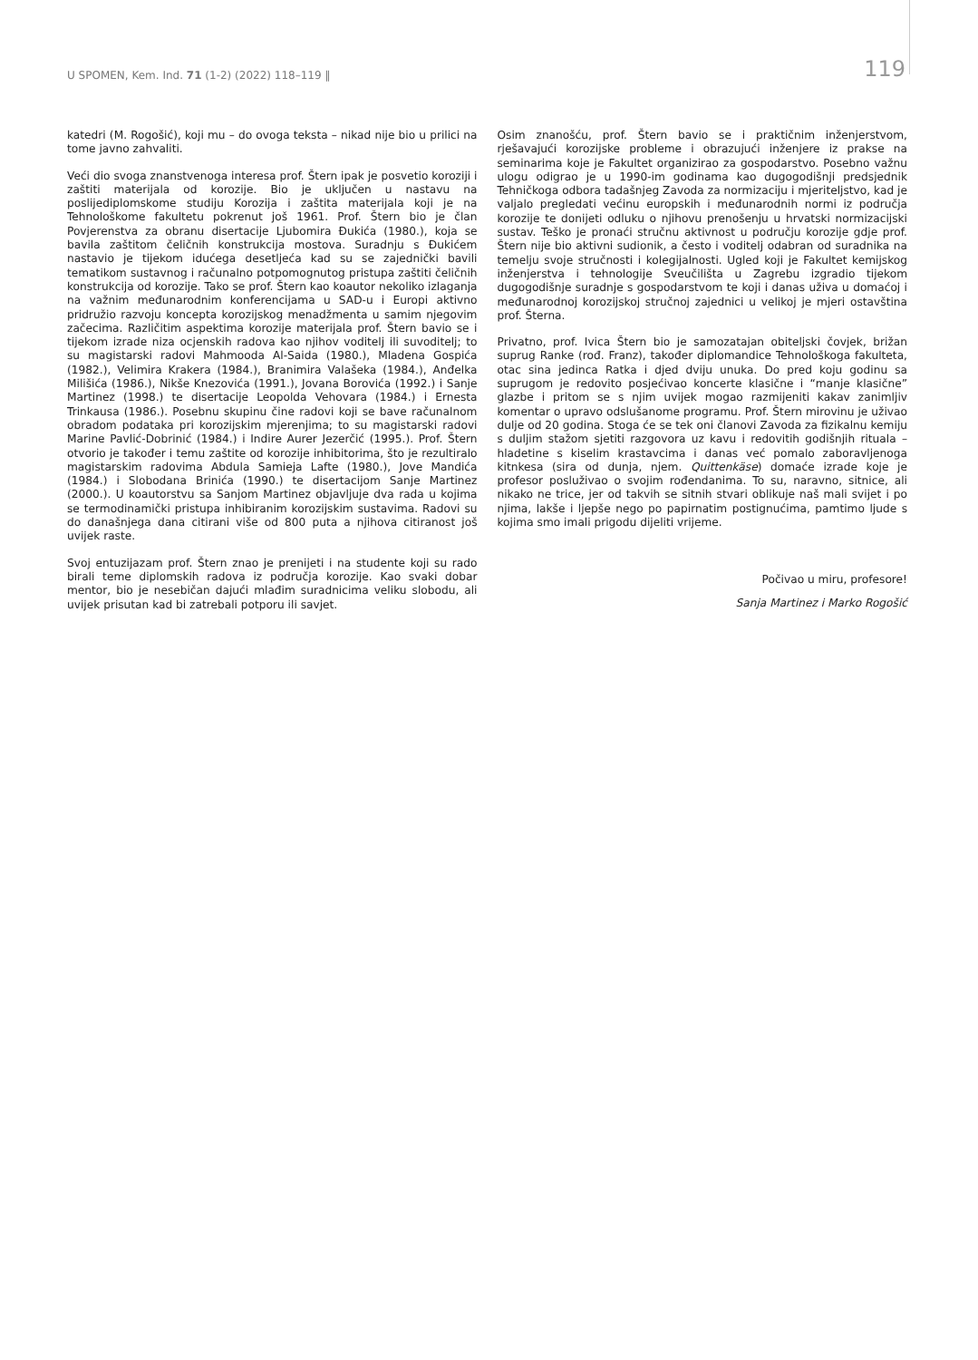U SPOMEN, Kem. Ind. 71 (1-2) (2022) 118–119 ‖ 119
katedri (M. Rogošić), koji mu – do ovoga teksta – nikad nije bio u prilici na tome javno zahvaliti.
Veći dio svoga znanstvenoga interesa prof. Štern ipak je posvetio koroziji i zaštiti materijala od korozije. Bio je uključen u nastavu na poslijediplomskome studiju Korozija i zaštita materijala koji je na Tehnološkome fakultetu pokrenut još 1961. Prof. Štern bio je član Povjerenstva za obranu disertacije Ljubomira Đukića (1980.), koja se bavila zaštitom čeličnih konstrukcija mostova. Suradnju s Đukićem nastavio je tijekom idućega desetljeća kad su se zajednički bavili tematikom sustavnog i računalno potpomognutog pristupa zaštiti čeličnih konstrukcija od korozije. Tako se prof. Štern kao koautor nekoliko izlaganja na važnim međunarodnim konferencijama u SAD-u i Europi aktivno pridružio razvoju koncepta korozijskog menadžmenta u samim njegovim začecima. Različitim aspektima korozije materijala prof. Štern bavio se i tijekom izrade niza ocjenskih radova kao njihov voditelj ili suvoditelj; to su magistarski radovi Mahmooda Al-Saida (1980.), Mladena Gospića (1982.), Velimira Krakera (1984.), Branimira Valašeka (1984.), Anđelka Milišića (1986.), Nikše Knezovića (1991.), Jovana Borovića (1992.) i Sanje Martinez (1998.) te disertacije Leopolda Vehovara (1984.) i Ernesta Trinkausa (1986.). Posebnu skupinu čine radovi koji se bave računalnom obradom podataka pri korozijskim mjerenjima; to su magistarski radovi Marine Pavlić-Dobrinić (1984.) i Indire Aurer Jezerčić (1995.). Prof. Štern otvorio je također i temu zaštite od korozije inhibitorima, što je rezultiralo magistarskim radovima Abdula Samieja Lafte (1980.), Jove Mandića (1984.) i Slobodana Brinića (1990.) te disertacijom Sanje Martinez (2000.). U koautorstvu sa Sanjom Martinez objavljuje dva rada u kojima se termodinamički pristupa inhibiranim korozijskim sustavima. Radovi su do današnjega dana citirani više od 800 puta a njihova citiranost još uvijek raste.
Svoj entuzijazam prof. Štern znao je prenijeti i na studente koji su rado birali teme diplomskih radova iz područja korozije. Kao svaki dobar mentor, bio je nesebičan dajući mlađim suradnicima veliku slobodu, ali uvijek prisutan kad bi zatrebali potporu ili savjet.
Osim znanošću, prof. Štern bavio se i praktičnim inženjerstvom, rješavajući korozijske probleme i obrazujući inženjere iz prakse na seminarima koje je Fakultet organizirao za gospodarstvo. Posebno važnu ulogu odigrao je u 1990-im godinama kao dugogodišnji predsjednik Tehničkoga odbora tadašnjeg Zavoda za normizaciju i mjeriteljstvo, kad je valjalo pregledati većinu europskih i međunarodnih normi iz područja korozije te donijeti odluku o njihovu prenošenju u hrvatski normizacijski sustav. Teško je pronaći stručnu aktivnost u području korozije gdje prof. Štern nije bio aktivni sudionik, a često i voditelj odabran od suradnika na temelju svoje stručnosti i kolegijalnosti. Ugled koji je Fakultet kemijskog inženjerstva i tehnologije Sveučilišta u Zagrebu izgradio tijekom dugogodišnje suradnje s gospodarstvom te koji i danas uživa u domaćoj i međunarodnoj korozijskoj stručnoj zajednici u velikoj je mjeri ostavština prof. Šterna.
Privatno, prof. Ivica Štern bio je samozatajan obiteljski čovjek, brižan suprug Ranke (rođ. Franz), također diplomandice Tehnološkoga fakulteta, otac sina jedinca Ratka i djed dviju unuka. Do pred koju godinu sa suprugom je redovito posjećivao koncerte klasične i “manje klasične” glazbe i pritom se s njim uvijek mogao razmijeniti kakav zanimljiv komentar o upravo odslušanome programu. Prof. Štern mirovinu je uživao dulje od 20 godina. Stoga će se tek oni članovi Zavoda za fizikalnu kemiju s duljim stažom sjetiti razgovora uz kavu i redovitih godišnjih rituala – hladetine s kiselim krastavcima i danas već pomalo zaboravljenoga kitnkesa (sira od dunja, njem. Quittenkäse) domaće izrade koje je profesor posluživao o svojim rođendanima. To su, naravno, sitnice, ali nikako ne trice, jer od takvih se sitnih stvari oblikuje naš mali svijet i po njima, lakše i ljepše nego po papirnatim postignućima, pamtimo ljude s kojima smo imali prigodu dijeliti vrijeme.
Počivao u miru, profesore!
Sanja Martinez i Marko Rogošić